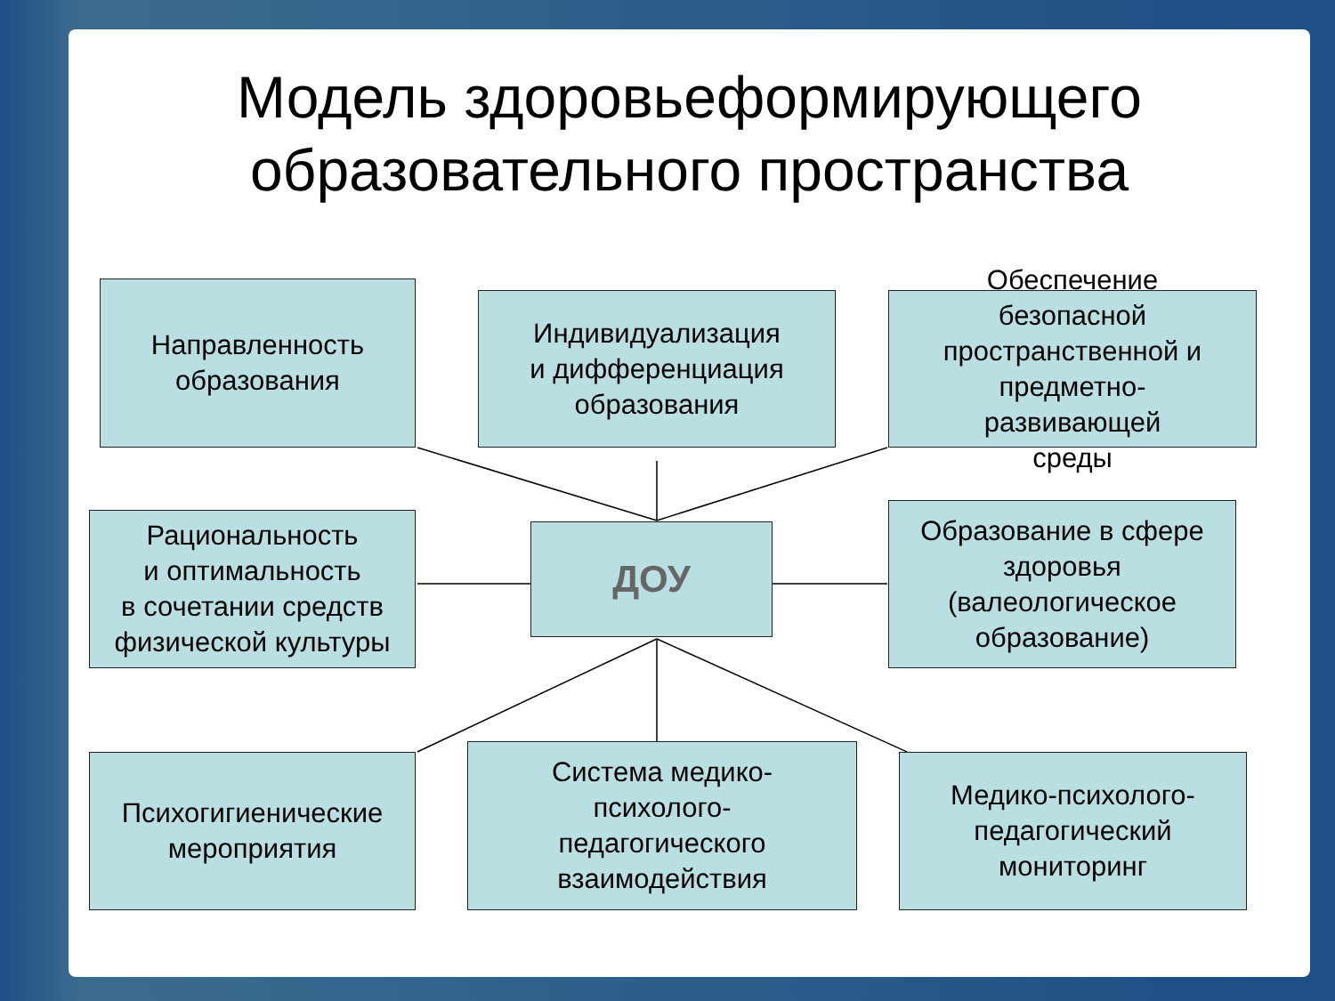Модель здоровьеформирующего
образовательного пространства
Направленность
образования
Индивидуализация
и дифференциация
образования
Обеспечение
безопасной
пространственной и
предметно-
развивающей
среды
Рациональность
и оптимальность
в сочетании средств
физической культуры
ДОУ
Образование в сфере
здоровья
(валеологическое
образование)
Психогигиенические
мероприятия
Система медико-
психолого-
педагогического
взаимодействия
Медико-психолого-
педагогический
мониторинг